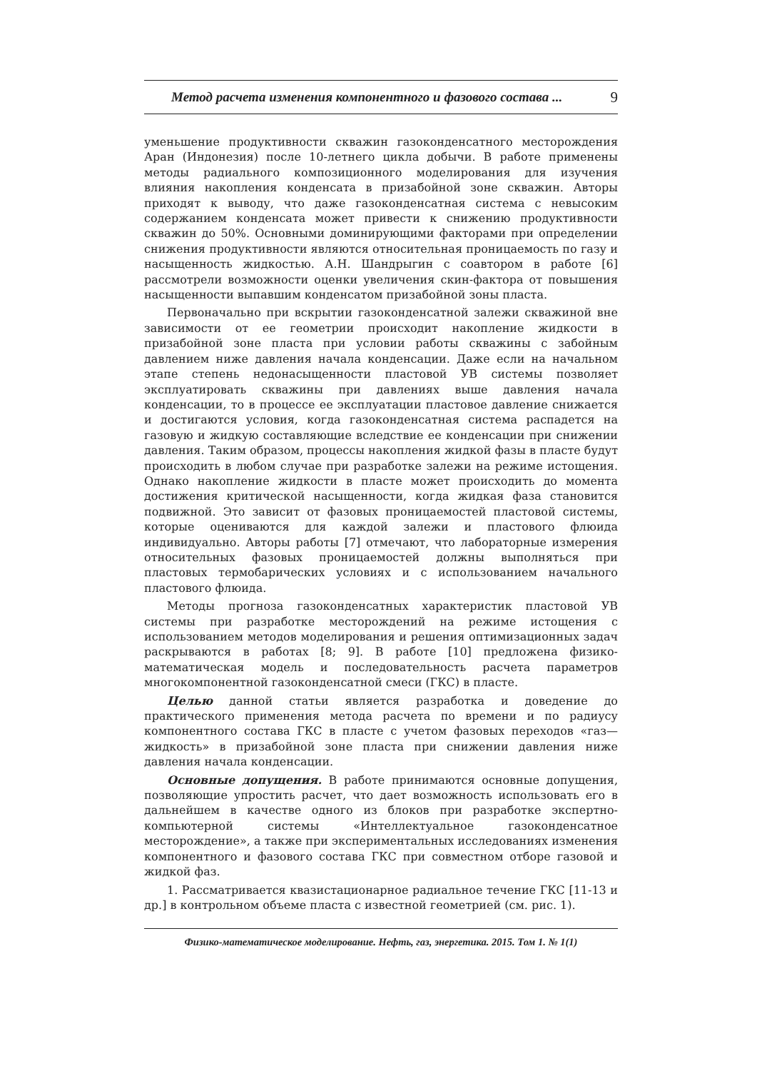Метод расчета изменения компонентного и фазового состава ... 9
уменьшение продуктивности скважин газоконденсатного месторождения Аран (Индонезия) после 10-летнего цикла добычи. В работе применены методы радиального композиционного моделирования для изучения влияния накопления конденсата в призабойной зоне скважин. Авторы приходят к выводу, что даже газоконденсатная система с невысоким содержанием конденсата может привести к снижению продуктивности скважин до 50%. Основными доминирующими факторами при определении снижения продуктивности являются относительная проницаемость по газу и насыщенность жидкостью. А.Н. Шандрыгин с соавтором в работе [6] рассмотрели возможности оценки увеличения скин-фактора от повышения насыщенности выпавшим конденсатом призабойной зоны пласта.
Первоначально при вскрытии газоконденсатной залежи скважиной вне зависимости от ее геометрии происходит накопление жидкости в призабойной зоне пласта при условии работы скважины с забойным давлением ниже давления начала конденсации. Даже если на начальном этапе степень недонасыщенности пластовой УВ системы позволяет эксплуатировать скважины при давлениях выше давления начала конденсации, то в процессе ее эксплуатации пластовое давление снижается и достигаются условия, когда газоконденсатная система распадется на газовую и жидкую составляющие вследствие ее конденсации при снижении давления. Таким образом, процессы накопления жидкой фазы в пласте будут происходить в любом случае при разработке залежи на режиме истощения. Однако накопление жидкости в пласте может происходить до момента достижения критической насыщенности, когда жидкая фаза становится подвижной. Это зависит от фазовых проницаемостей пластовой системы, которые оцениваются для каждой залежи и пластового флюида индивидуально. Авторы работы [7] отмечают, что лабораторные измерения относительных фазовых проницаемостей должны выполняться при пластовых термобарических условиях и с использованием начального пластового флюида.
Методы прогноза газоконденсатных характеристик пластовой УВ системы при разработке месторождений на режиме истощения с использованием методов моделирования и решения оптимизационных задач раскрываются в работах [8; 9]. В работе [10] предложена физико-математическая модель и последовательность расчета параметров многокомпонентной газоконденсатной смеси (ГКС) в пласте.
Целью данной статьи является разработка и доведение до практического применения метода расчета по времени и по радиусу компонентного состава ГКС в пласте с учетом фазовых переходов «газ—жидкость» в призабойной зоне пласта при снижении давления ниже давления начала конденсации.
Основные допущения. В работе принимаются основные допущения, позволяющие упростить расчет, что дает возможность использовать его в дальнейшем в качестве одного из блоков при разработке экспертно-компьютерной системы «Интеллектуальное газоконденсатное месторождение», а также при экспериментальных исследованиях изменения компонентного и фазового состава ГКС при совместном отборе газовой и жидкой фаз.
1. Рассматривается квазистационарное радиальное течение ГКС [11-13 и др.] в контрольном объеме пласта с известной геометрией (см. рис. 1).
Физико-математическое моделирование. Нефть, газ, энергетика. 2015. Том 1. № 1(1)